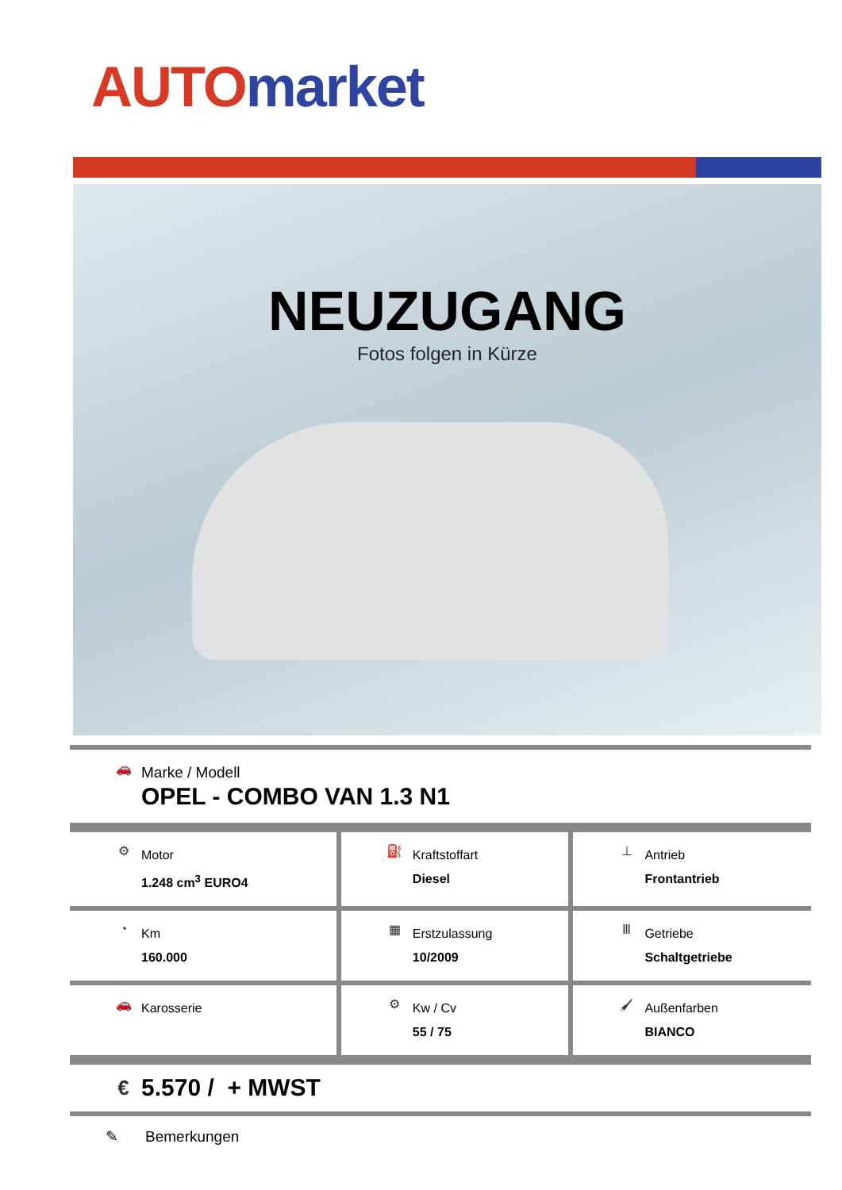AUTO market
NEUZUGANG
Fotos folgen in Kürze
| 🚗 Marke / Modell OPEL - COMBO VAN 1.3 N1 |
| ⚙ Motor 1.248 cm<sup>3</sup> EURO4 | ⛽ Kraftstoffart Diesel | ⊥ Antrieb Frontantrieb |
| ◔ Km 160.000 | ▦ Erstzulassung 10/2009 | Ⅲ Getriebe Schaltgetriebe |
| 🚗 Karosserie | ⚙ Kw / Cv 55 / 75 | 🖌 Außenfarben BIANCO |
| € 5.570 / + MWST |
✎ Bemerkungen